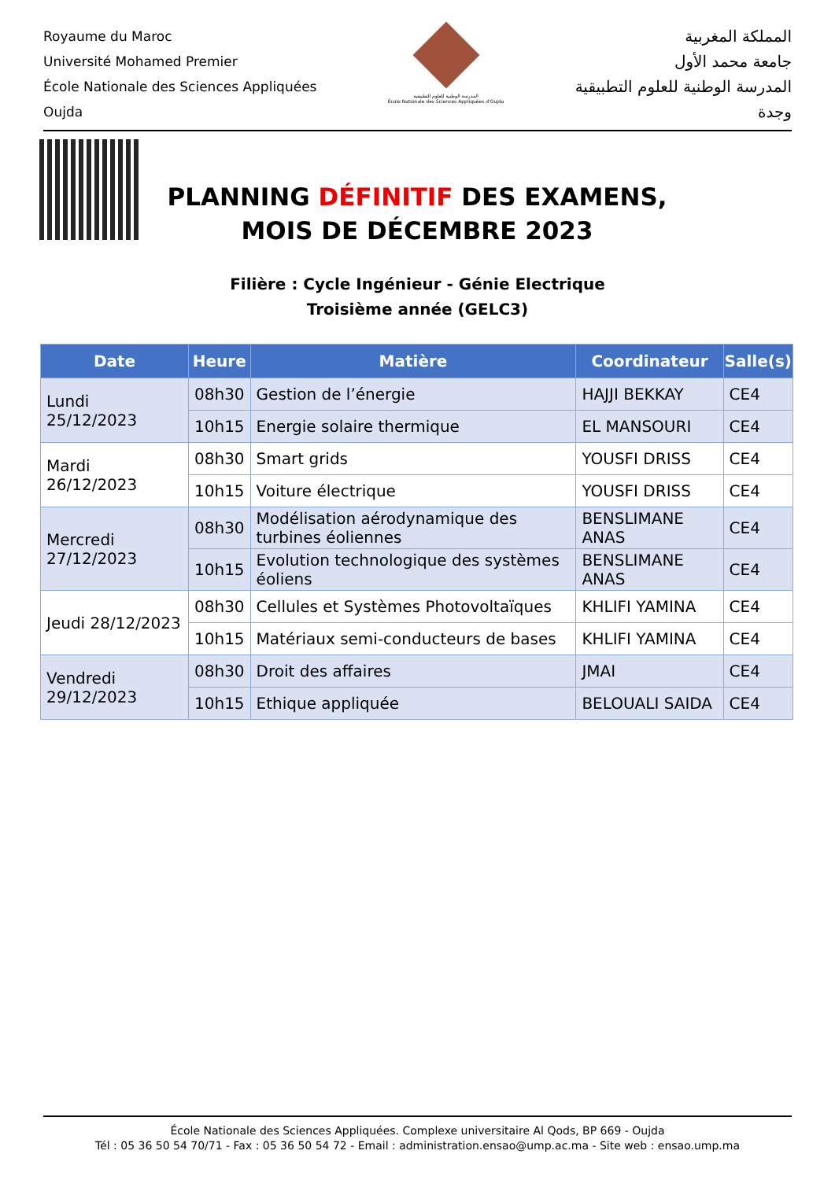Royaume du Maroc
Université Mohamed Premier
École Nationale des Sciences Appliquées
Oujda
المدرسة الوطنية للعلوم التطبيقية
École Nationale des Sciences Appliquées d'Oujda
المملكة المغربية
جامعة محمد الأول
المدرسة الوطنية للعلوم التطبيقية
وجدة
PLANNING DÉFINITIF DES EXAMENS, MOIS DE DÉCEMBRE 2023
Filière : Cycle Ingénieur - Génie Electrique
Troisième année (GELC3)
| Date | Heure | Matière | Coordinateur | Salle(s) |
| --- | --- | --- | --- | --- |
| Lundi 25/12/2023 | 08h30 | Gestion de l’énergie | HAJJI BEKKAY | CE4 |
| | 10h15 | Energie solaire thermique | EL MANSOURI | CE4 |
| Mardi 26/12/2023 | 08h30 | Smart grids | YOUSFI DRISS | CE4 |
| | 10h15 | Voiture électrique | YOUSFI DRISS | CE4 |
| Mercredi 27/12/2023 | 08h30 | Modélisation aérodynamique des turbines éoliennes | BENSLIMANE ANAS | CE4 |
| | 10h15 | Evolution technologique des systèmes éoliens | BENSLIMANE ANAS | CE4 |
| Jeudi 28/12/2023 | 08h30 | Cellules et Systèmes Photovoltaïques | KHLIFI YAMINA | CE4 |
| | 10h15 | Matériaux semi-conducteurs de bases | KHLIFI YAMINA | CE4 |
| Vendredi 29/12/2023 | 08h30 | Droit des affaires | JMAI | CE4 |
| | 10h15 | Ethique appliquée | BELOUALI SAIDA | CE4 |
École Nationale des Sciences Appliquées. Complexe universitaire Al Qods, BP 669 - Oujda
Tél : 05 36 50 54 70/71 - Fax : 05 36 50 54 72 - Email : administration.ensao@ump.ac.ma - Site web : ensao.ump.ma